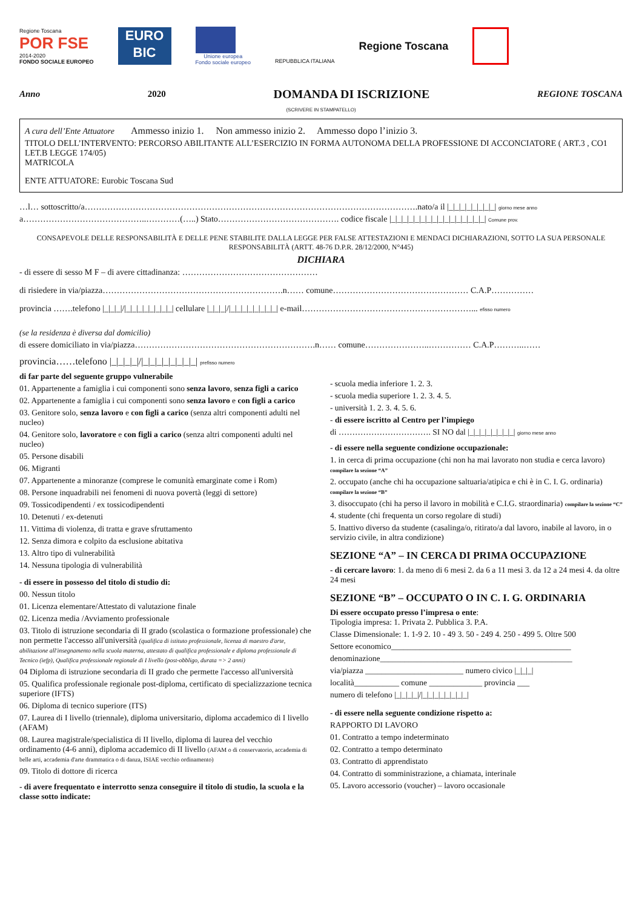Regione Toscana
POR FSE
2014-2020
FONDO SOCIALE EUROPEO
EURO
BIC
Unione europea
Fondo sociale europeo
REPUBBLICA ITALIANA
Regione Toscana
Anno 2020 DOMANDA DI ISCRIZIONE REGIONE TOSCANA
(SCRIVERE IN STAMPATELLO)
A cura dell’Ente Attuatore Ammesso inizio 1. Non ammesso inizio 2. Ammesso dopo l’inizio 3.
TITOLO DELL’INTERVENTO: PERCORSO ABILITANTE ALL’ESERCIZIO IN FORMA AUTONOMA DELLA PROFESSIONE DI ACCONCIATORE ( ART.3 , CO1 LET.B LEGGE 174/05)
MATRICOLA
ENTE ATTUATORE: Eurobic Toscana Sud
…l… sottoscritto/a……………………………………………………………………………………………………….nato/a il |_|_|_|_|_|_|_|_| giorno mese anno
a……………………………………..…………(…..) Stato……………………………………. codice fiscale |_|_|_|_|_|_|_|_|_|_|_|_|_|_|_|_| Comune prov.
CONSAPEVOLE DELLE RESPONSABILITÀ E DELLE PENE STABILITE DALLA LEGGE PER FALSE ATTESTAZIONI E MENDACI DICHIARAZIONI, SOTTO LA SUA PERSONALE RESPONSABILITÀ (ARTT. 48-76 D.P.R. 28/12/2000, N°445)
DICHIARA
- di essere di sesso M F – di avere cittadinanza: …………………………………………
di risiedere in via/piazza……………………………………………………….n…… comune………………………………………… C.A.P……………
provincia …….telefono |_|_|_|/|_|_|_|_|_|_|_|_| cellulare |_|_|_|/|_|_|_|_|_|_|_|_| e-mail……………………………………………………... efisso numero
(se la residenza è diversa dal domicilio)
di essere domiciliato in via/piazza……………………………………………………….n…… comune…………………..…………… C.A.P………..……
provincia……telefono |_|_|_|_|/|_|_|_|_|_|_|_|_| prefisso numero
di far parte del seguente gruppo vulnerabile
01. Appartenente a famiglia i cui componenti sono senza lavoro, senza figli a carico
02. Appartenente a famiglia i cui componenti sono senza lavoro e con figli a carico
03. Genitore solo, senza lavoro e con figli a carico (senza altri componenti adulti nel nucleo)
04. Genitore solo, lavoratore e con figli a carico (senza altri componenti adulti nel nucleo)
05. Persone disabili
06. Migranti
07. Appartenente a minoranze (comprese le comunità emarginate come i Rom)
08. Persone inquadrabili nei fenomeni di nuova povertà (leggi di settore)
09. Tossicodipendenti / ex tossicodipendenti
10. Detenuti / ex-detenuti
11. Vittima di violenza, di tratta e grave sfruttamento
12. Senza dimora e colpito da esclusione abitativa
13. Altro tipo di vulnerabilità
14. Nessuna tipologia di vulnerabilità
- di essere in possesso del titolo di studio di:
00. Nessun titolo
01. Licenza elementare/Attestato di valutazione finale
02. Licenza media /Avviamento professionale
03. Titolo di istruzione secondaria di II grado (scolastica o formazione professionale) che non permette l'accesso all'università (qualifica di istituto professionale, licenza di maestro d'arte, abilitazione all'insegnamento nella scuola materna, attestato di qualifica professionale e diploma professionale di Tecnico (iefp), Qualifica professionale regionale di I livello (post-obbligo, durata => 2 anni)
04 Diploma di istruzione secondaria di II grado che permette l'accesso all'università
05. Qualifica professionale regionale post-diploma, certificato di specializzazione tecnica superiore (IFTS)
06. Diploma di tecnico superiore (ITS)
07. Laurea di I livello (triennale), diploma universitario, diploma accademico di I livello (AFAM)
08. Laurea magistrale/specialistica di II livello, diploma di laurea del vecchio ordinamento (4-6 anni), diploma accademico di II livello (AFAM o di conservatorio, accademia di belle arti, accademia d'arte drammatica o di danza, ISIAE vecchio ordinamento)
09. Titolo di dottore di ricerca
- di avere frequentato e interrotto senza conseguire il titolo di studio, la scuola e la classe sotto indicate:
- scuola media inferiore 1. 2. 3.
- scuola media superiore 1. 2. 3. 4. 5.
- università 1. 2. 3. 4. 5. 6.
- di essere iscritto al Centro per l’impiego
di ……………………………. SI NO dal |_|_|_|_|_|_|_|_| giorno mese anno
- di essere nella seguente condizione occupazionale:
1. in cerca di prima occupazione (chi non ha mai lavorato non studia e cerca lavoro) compilare la sezione “A”
2. occupato (anche chi ha occupazione saltuaria/atipica e chi è in C. I. G. ordinaria) compilare la sezione “B”
3. disoccupato (chi ha perso il lavoro in mobilità e C.I.G. straordinaria) compilare la sezione “C”
4. studente (chi frequenta un corso regolare di studi)
5. Inattivo diverso da studente (casalinga/o, ritirato/a dal lavoro, inabile al lavoro, in o servizio civile, in altra condizione)
SEZIONE “A” – IN CERCA DI PRIMA OCCUPAZIONE
- di cercare lavoro: 1. da meno di 6 mesi 2. da 6 a 11 mesi 3. da 12 a 24 mesi 4. da oltre 24 mesi
SEZIONE “B” – OCCUPATO O IN C. I. G. ORDINARIA
Di essere occupato presso l’impresa o ente:
Tipologia impresa: 1. Privata 2. Pubblica 3. P.A.
Classe Dimensionale: 1. 1-9 2. 10 - 49 3. 50 - 249 4. 250 - 499 5. Oltre 500
Settore economico____________________________________________
denominazione_______________________________________________
via/piazza ________________________ numero civico |_|_|_|
località___________ comune _____________ provincia ___
numero di telefono |_|_|_|_|/|_|_|_|_|_|_|_|_|
- di essere nella seguente condizione rispetto a:
RAPPORTO DI LAVORO
01. Contratto a tempo indeterminato
02. Contratto a tempo determinato
03. Contratto di apprendistato
04. Contratto di somministrazione, a chiamata, interinale
05. Lavoro accessorio (voucher) – lavoro occasionale